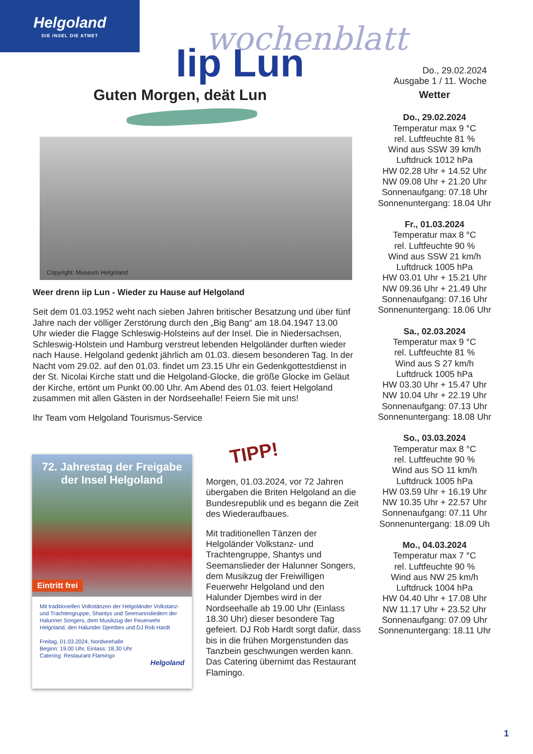Helgoland
DIE INSEL DIE ATMET
wochenblatt
Iip Lun
Do., 29.02.2024
Ausgabe 1 / 11. Woche
Guten Morgen, deät Lun
Copyright: Museum Helgoland
Weer drenn iip Lun - Wieder zu Hause auf Helgoland
Seit dem 01.03.1952 weht nach sieben Jahren britischer Besatzung und über fünf Jahre nach der völliger Zerstörung durch den „Big Bang“ am 18.04.1947 13.00 Uhr wieder die Flagge Schleswig-Holsteins auf der Insel. Die in Niedersachsen, Schleswig-Holstein und Hamburg verstreut lebenden Helgoländer durften wieder nach Hause. Helgoland gedenkt jährlich am 01.03. diesem besonderen Tag. In der Nacht vom 29.02. auf den 01.03. findet um 23.15 Uhr ein Gedenkgottestdienst in der St. Nicolai Kirche statt und die Helgoland-Glocke, die größe Glocke im Geläut der Kirche, ertönt um Punkt 00.00 Uhr. Am Abend des 01.03. feiert Helgoland zusammen mit allen Gästen in der Nordseehalle! Feiern Sie mit uns!
Ihr Team vom Helgoland Tourismus-Service
Wetter
Do., 29.02.2024
Temperatur max 9 °C
rel. Luftfeuchte 81 %
Wind aus SSW 39 km/h
Luftdruck 1012 hPa
HW 02.28 Uhr + 14.52 Uhr
NW 09.08 Uhr + 21.20 Uhr
Sonnenaufgang: 07.18 Uhr
Sonnenuntergang: 18.04 Uhr
Fr., 01.03.2024
Temperatur max 8 °C
rel. Luftfeuchte 90 %
Wind aus SSW 21 km/h
Luftdruck 1005 hPa
HW 03.01 Uhr + 15.21 Uhr
NW 09.36 Uhr + 21.49 Uhr
Sonnenaufgang: 07.16 Uhr
Sonnenuntergang: 18.06 Uhr
Sa., 02.03.2024
Temperatur max 9 °C
rel. Luftfeuchte 81 %
Wind aus S 27 km/h
Luftdruck 1005 hPa
HW 03.30 Uhr + 15.47 Uhr
NW 10.04 Uhr + 22.19 Uhr
Sonnenaufgang: 07.13 Uhr
Sonnenuntergang: 18.08 Uhr
So., 03.03.2024
Temperatur max 8 °C
rel. Luftfeuchte 90 %
Wind aus SO 11 km/h
Luftdruck 1005 hPa
HW 03.59 Uhr + 16.19 Uhr
NW 10.35 Uhr + 22.57 Uhr
Sonnenaufgang: 07.11 Uhr
Sonnenuntergang: 18.09 Uh
Mo., 04.03.2024
Temperatur max 7 °C
rel. Luftfeuchte 90 %
Wind aus NW 25 km/h
Luftdruck 1004 hPa
HW 04.40 Uhr + 17.08 Uhr
NW 11.17 Uhr + 23.52 Uhr
Sonnenaufgang: 07.09 Uhr
Sonnenuntergang: 18.11 Uhr
72. Jahrestag der Freigabe
der Insel Helgoland
Eintritt frei
Mit traditionellen Volkstänzen der Helgoländer Volkstanz- und Trachtengruppe, Shantys und Seemannsliedern der Halunner Songers, dem Musikzug der Feuerwehr Helgoland, den Halunder Djembes und DJ Rob Hardt
Freitag, 01.03.2024, Nordseehalle
Beginn: 19.00 Uhr, Einlass: 18.30 Uhr
Catering: Restaurant Flamingo
Helgoland
TIPP!
Morgen, 01.03.2024, vor 72 Jahren übergaben die Briten Helgoland an die Bundesrepublik und es begann die Zeit des Wiederaufbaues.
Mit traditionellen Tänzen der Helgoländer Volkstanz- und Trachtengruppe, Shantys und Seemanslieder der Halunner Songers, dem Musikzug der Freiwilligen Feuerwehr Helgoland und den Halunder Djembes wird in der Nordseehalle ab 19.00 Uhr (Einlass 18.30 Uhr) dieser besondere Tag gefeiert. DJ Rob Hardt sorgt dafür, dass bis in die frühen Morgenstunden das Tanzbein geschwungen werden kann. Das Catering übernimt das Restaurant Flamingo.
1